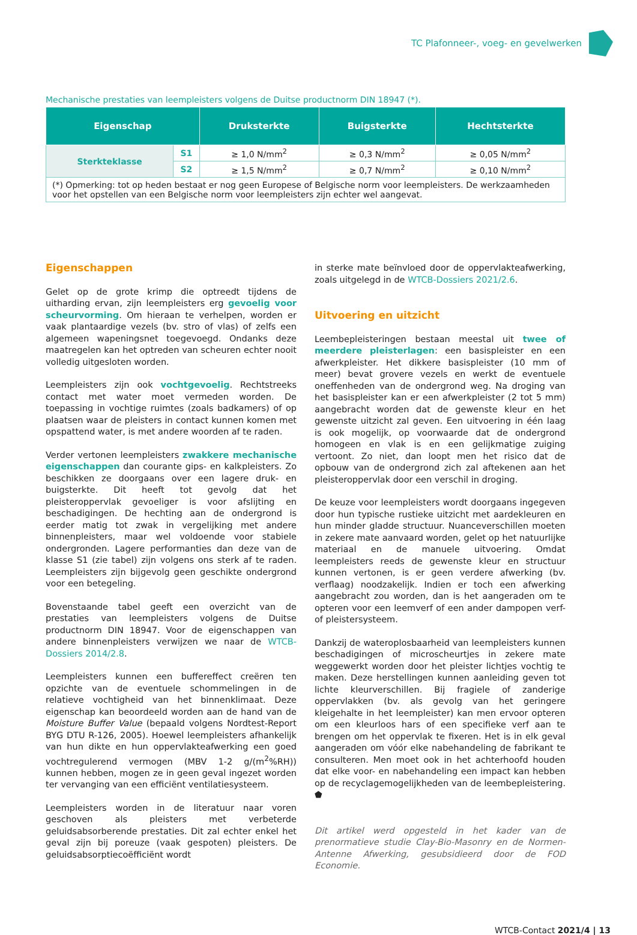TC Plafonneer-, voeg- en gevelwerken
Mechanische prestaties van leempleisters volgens de Duitse productnorm DIN 18947 (*).
| Eigenschap | | Druksterkte | Buigsterkte | Hechtsterkte |
| --- | --- | --- | --- | --- |
| Sterkteklasse | S1 | ≥ 1,0 N/mm<sup>2</sup> | ≥ 0,3 N/mm<sup>2</sup> | ≥ 0,05 N/mm<sup>2</sup> |
| | S2 | ≥ 1,5 N/mm<sup>2</sup> | ≥ 0,7 N/mm<sup>2</sup> | ≥ 0,10 N/mm<sup>2</sup> |
| (*) Opmerking: tot op heden bestaat er nog geen Europese of Belgische norm voor leempleisters. De werkzaamheden voor het opstellen van een Belgische norm voor leempleisters zijn echter wel aangevat. | | | | |
Eigenschappen
Gelet op de grote krimp die optreedt tijdens de uitharding ervan, zijn leempleisters erg gevoelig voor scheurvorming. Om hieraan te verhelpen, worden er vaak plantaardige vezels (bv. stro of vlas) of zelfs een algemeen wapeningsnet toegevoegd. Ondanks deze maatregelen kan het optreden van scheuren echter nooit volledig uitgesloten worden.
Leempleisters zijn ook vochtgevoelig. Rechtstreeks contact met water moet vermeden worden. De toepassing in vochtige ruimtes (zoals badkamers) of op plaatsen waar de pleisters in contact kunnen komen met opspattend water, is met andere woorden af te raden.
Verder vertonen leempleisters zwakkere mechanische eigenschappen dan courante gips- en kalkpleisters. Zo beschikken ze doorgaans over een lagere druk- en buigsterkte. Dit heeft tot gevolg dat het pleisteroppervlak gevoeliger is voor afslijting en beschadigingen. De hechting aan de ondergrond is eerder matig tot zwak in vergelijking met andere binnenpleisters, maar wel voldoende voor stabiele ondergronden. Lagere performanties dan deze van de klasse S1 (zie tabel) zijn volgens ons sterk af te raden. Leempleisters zijn bijgevolg geen geschikte ondergrond voor een betegeling.
Bovenstaande tabel geeft een overzicht van de prestaties van leempleisters volgens de Duitse productnorm DIN 18947. Voor de eigenschappen van andere binnenpleisters verwijzen we naar de WTCB-Dossiers 2014/2.8.
Leempleisters kunnen een buffereffect creëren ten opzichte van de eventuele schommelingen in de relatieve vochtigheid van het binnenklimaat. Deze eigenschap kan beoordeeld worden aan de hand van de Moisture Buffer Value (bepaald volgens Nordtest-Report BYG DTU R-126, 2005). Hoewel leempleisters afhankelijk van hun dikte en hun oppervlakteafwerking een goed vochtregulerend vermogen (MBV 1-2 g/(m<sup>2</sup>%RH)) kunnen hebben, mogen ze in geen geval ingezet worden ter vervanging van een efficiënt ventilatiesysteem.
Leempleisters worden in de literatuur naar voren geschoven als pleisters met verbeterde geluidsabsorberende prestaties. Dit zal echter enkel het geval zijn bij poreuze (vaak gespoten) pleisters. De geluidsabsorptiecoëfficiënt wordt
in sterke mate beïnvloed door de oppervlakteafwerking, zoals uitgelegd in de WTCB-Dossiers 2021/2.6.
Uitvoering en uitzicht
Leembepleisteringen bestaan meestal uit twee of meerdere pleisterlagen: een basispleister en een afwerkpleister. Het dikkere basispleister (10 mm of meer) bevat grovere vezels en werkt de eventuele oneffenheden van de ondergrond weg. Na droging van het basispleister kan er een afwerkpleister (2 tot 5 mm) aangebracht worden dat de gewenste kleur en het gewenste uitzicht zal geven. Een uitvoering in één laag is ook mogelijk, op voorwaarde dat de ondergrond homogeen en vlak is en een gelijkmatige zuiging vertoont. Zo niet, dan loopt men het risico dat de opbouw van de ondergrond zich zal aftekenen aan het pleisteroppervlak door een verschil in droging.
De keuze voor leempleisters wordt doorgaans ingegeven door hun typische rustieke uitzicht met aardekleuren en hun minder gladde structuur. Nuanceverschillen moeten in zekere mate aanvaard worden, gelet op het natuurlijke materiaal en de manuele uitvoering. Omdat leempleisters reeds de gewenste kleur en structuur kunnen vertonen, is er geen verdere afwerking (bv. verflaag) noodzakelijk. Indien er toch een afwerking aangebracht zou worden, dan is het aangeraden om te opteren voor een leemverf of een ander dampopen verf- of pleistersysteem.
Dankzij de wateroplosbaarheid van leempleisters kunnen beschadigingen of microscheurtjes in zekere mate weggewerkt worden door het pleister lichtjes vochtig te maken. Deze herstellingen kunnen aanleiding geven tot lichte kleurverschillen. Bij fragiele of zanderige oppervlakken (bv. als gevolg van het geringere kleigehalte in het leempleister) kan men ervoor opteren om een kleurloos hars of een specifieke verf aan te brengen om het oppervlak te fixeren. Het is in elk geval aangeraden om vóór elke nabehandeling de fabrikant te consulteren. Men moet ook in het achterhoofd houden dat elke voor- en nabehandeling een impact kan hebben op de recyclagemogelijkheden van de leembepleistering. ⬟
Dit artikel werd opgesteld in het kader van de prenormatieve studie Clay-Bio-Masonry en de Normen-Antenne Afwerking, gesubsidieerd door de FOD Economie.
WTCB-Contact 2021/4 | 13